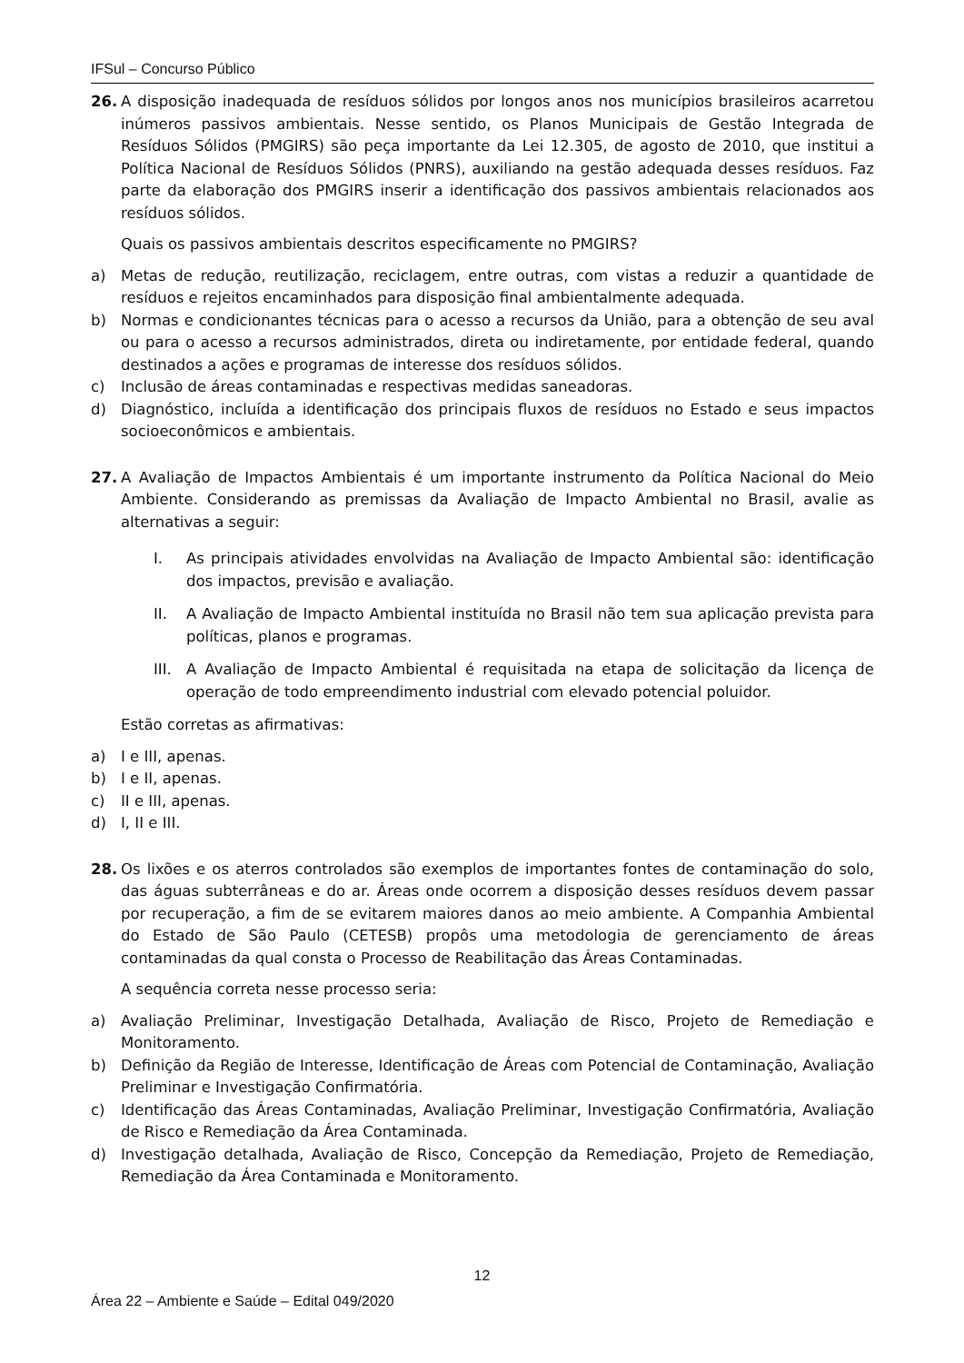IFSul – Concurso Público
26. A disposição inadequada de resíduos sólidos por longos anos nos municípios brasileiros acarretou inúmeros passivos ambientais. Nesse sentido, os Planos Municipais de Gestão Integrada de Resíduos Sólidos (PMGIRS) são peça importante da Lei 12.305, de agosto de 2010, que institui a Política Nacional de Resíduos Sólidos (PNRS), auxiliando na gestão adequada desses resíduos. Faz parte da elaboração dos PMGIRS inserir a identificação dos passivos ambientais relacionados aos resíduos sólidos.
Quais os passivos ambientais descritos especificamente no PMGIRS?
a) Metas de redução, reutilização, reciclagem, entre outras, com vistas a reduzir a quantidade de resíduos e rejeitos encaminhados para disposição final ambientalmente adequada.
b) Normas e condicionantes técnicas para o acesso a recursos da União, para a obtenção de seu aval ou para o acesso a recursos administrados, direta ou indiretamente, por entidade federal, quando destinados a ações e programas de interesse dos resíduos sólidos.
c) Inclusão de áreas contaminadas e respectivas medidas saneadoras.
d) Diagnóstico, incluída a identificação dos principais fluxos de resíduos no Estado e seus impactos socioeconômicos e ambientais.
27. A Avaliação de Impactos Ambientais é um importante instrumento da Política Nacional do Meio Ambiente. Considerando as premissas da Avaliação de Impacto Ambiental no Brasil, avalie as alternativas a seguir:
I. As principais atividades envolvidas na Avaliação de Impacto Ambiental são: identificação dos impactos, previsão e avaliação.
II. A Avaliação de Impacto Ambiental instituída no Brasil não tem sua aplicação prevista para políticas, planos e programas.
III. A Avaliação de Impacto Ambiental é requisitada na etapa de solicitação da licença de operação de todo empreendimento industrial com elevado potencial poluidor.
Estão corretas as afirmativas:
a) I e III, apenas.
b) I e II, apenas.
c) II e III, apenas.
d) I, II e III.
28. Os lixões e os aterros controlados são exemplos de importantes fontes de contaminação do solo, das águas subterrâneas e do ar. Áreas onde ocorrem a disposição desses resíduos devem passar por recuperação, a fim de se evitarem maiores danos ao meio ambiente. A Companhia Ambiental do Estado de São Paulo (CETESB) propôs uma metodologia de gerenciamento de áreas contaminadas da qual consta o Processo de Reabilitação das Áreas Contaminadas.
A sequência correta nesse processo seria:
a) Avaliação Preliminar, Investigação Detalhada, Avaliação de Risco, Projeto de Remediação e Monitoramento.
b) Definição da Região de Interesse, Identificação de Áreas com Potencial de Contaminação, Avaliação Preliminar e Investigação Confirmatória.
c) Identificação das Áreas Contaminadas, Avaliação Preliminar, Investigação Confirmatória, Avaliação de Risco e Remediação da Área Contaminada.
d) Investigação detalhada, Avaliação de Risco, Concepção da Remediação, Projeto de Remediação, Remediação da Área Contaminada e Monitoramento.
12
Área 22 – Ambiente e Saúde – Edital 049/2020